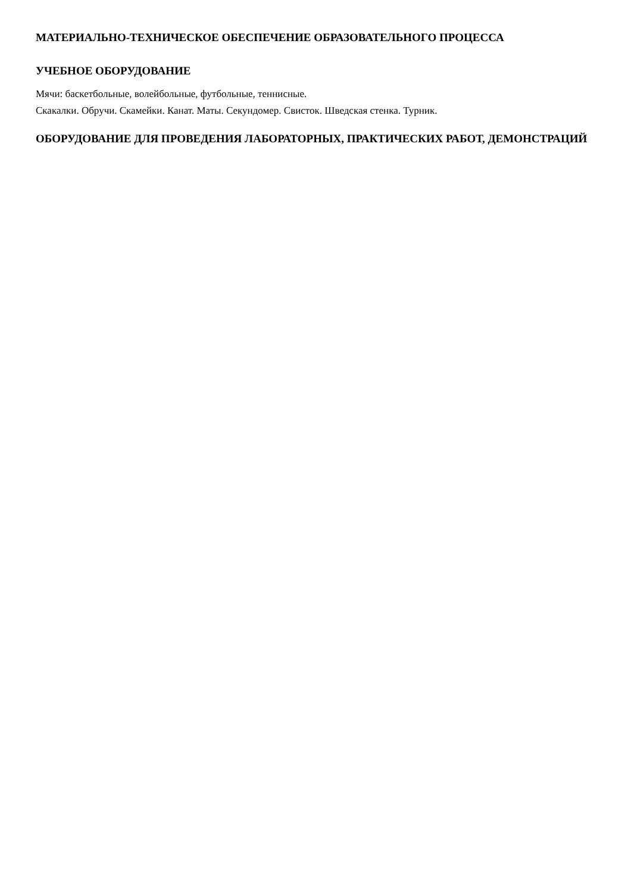МАТЕРИАЛЬНО-ТЕХНИЧЕСКОЕ ОБЕСПЕЧЕНИЕ ОБРАЗОВАТЕЛЬНОГО ПРОЦЕССА
УЧЕБНОЕ ОБОРУДОВАНИЕ
Мячи: баскетбольные, волейбольные, футбольные, теннисные.
Скакалки. Обручи. Скамейки. Канат. Маты. Секундомер. Свисток. Шведская стенка. Турник.
ОБОРУДОВАНИЕ ДЛЯ ПРОВЕДЕНИЯ ЛАБОРАТОРНЫХ, ПРАКТИЧЕСКИХ РАБОТ, ДЕМОНСТРАЦИЙ